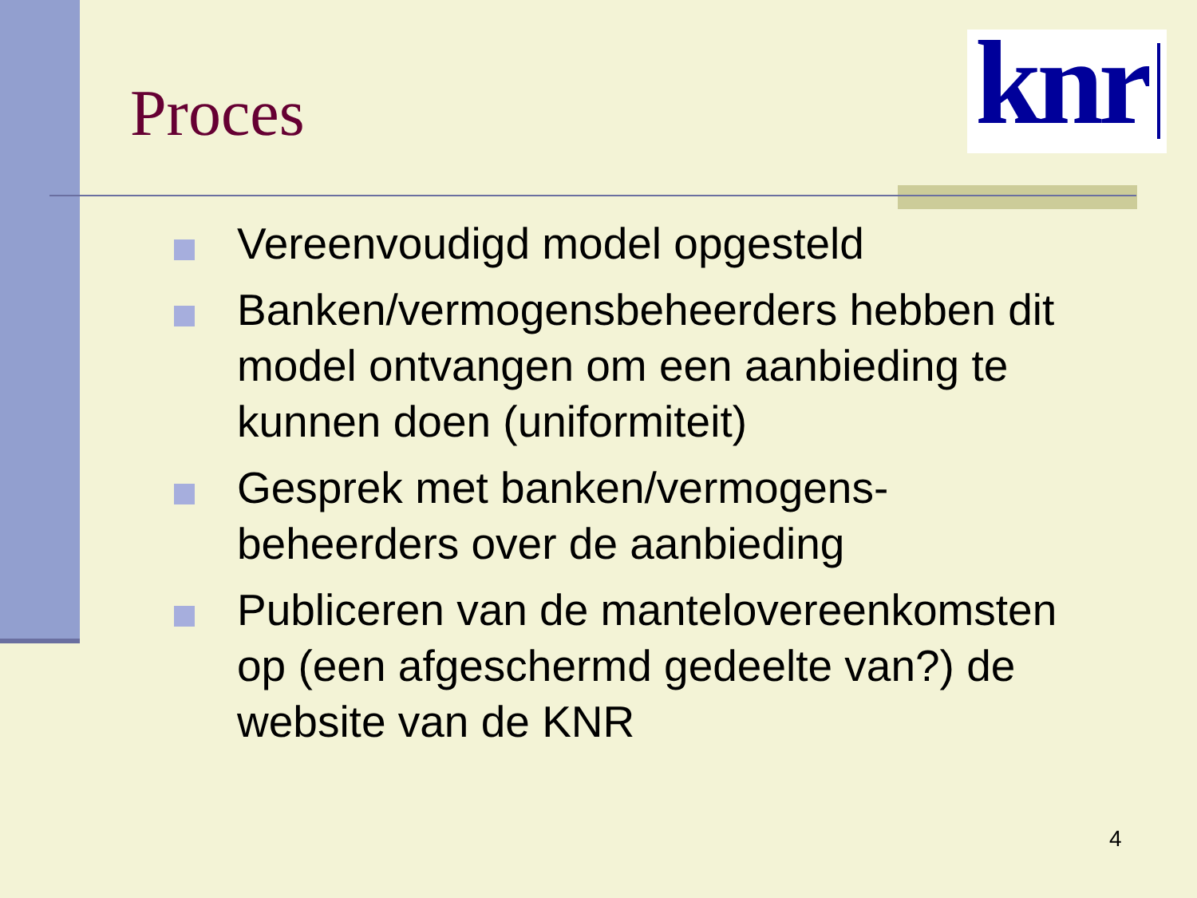Proces
knr
Vereenvoudigd model opgesteld
Banken/vermogensbeheerders hebben dit model ontvangen om een aanbieding te kunnen doen (uniformiteit)
Gesprek met banken/vermogens-beheerders over de aanbieding
Publiceren van de mantelovereenkomsten op (een afgeschermd gedeelte van?) de website van de KNR
4